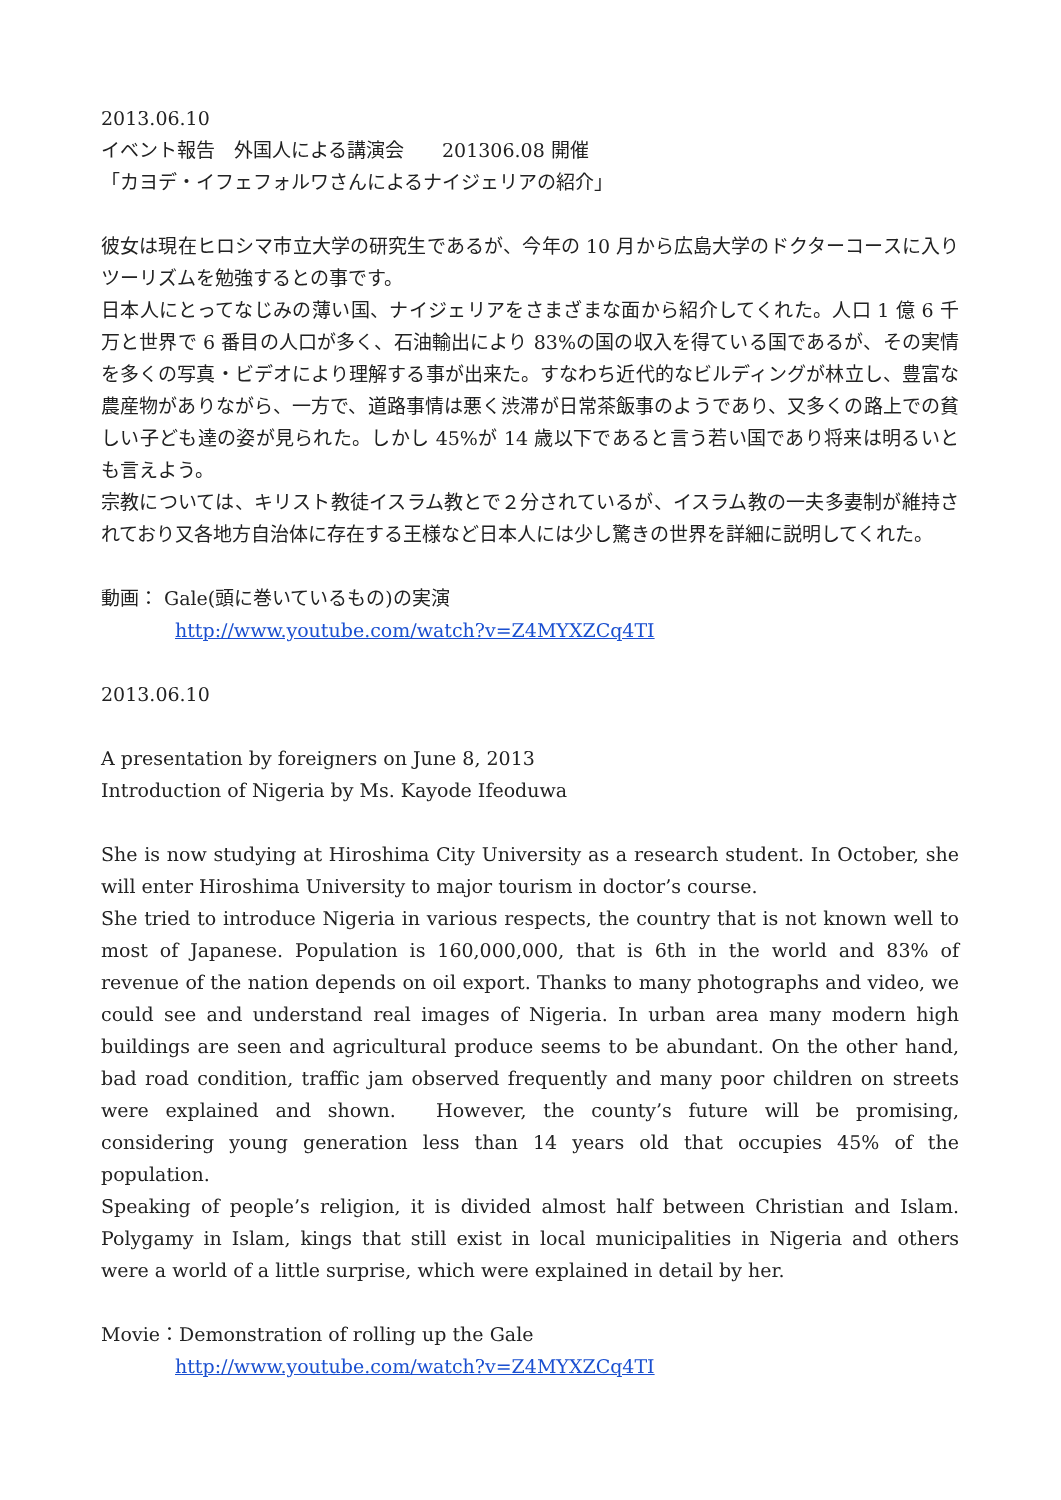2013.06.10
イベント報告　外国人による講演会　　201306.08 開催
「カヨデ・イフェフォルワさんによるナイジェリアの紹介」
彼女は現在ヒロシマ市立大学の研究生であるが、今年の 10 月から広島大学のドクターコースに入りツーリズムを勉強するとの事です。
日本人にとってなじみの薄い国、ナイジェリアをさまざまな面から紹介してくれた。人口 1 億 6 千万と世界で 6 番目の人口が多く、石油輸出により 83%の国の収入を得ている国であるが、その実情を多くの写真・ビデオにより理解する事が出来た。すなわち近代的なビルディングが林立し、豊富な農産物がありながら、一方で、道路事情は悪く渋滞が日常茶飯事のようであり、又多くの路上での貧しい子ども達の姿が見られた。しかし 45%が 14 歳以下であると言う若い国であり将来は明るいとも言えよう。
宗教については、キリスト教徒イスラム教とで２分されているが、イスラム教の一夫多妻制が維持されており又各地方自治体に存在する王様など日本人には少し驚きの世界を詳細に説明してくれた。
動画： Gale(頭に巻いているもの)の実演
http://www.youtube.com/watch?v=Z4MYXZCq4TI
2013.06.10
A presentation by foreigners on June 8, 2013
Introduction of Nigeria by Ms. Kayode Ifeoduwa
She is now studying at Hiroshima City University as a research student. In October, she will enter Hiroshima University to major tourism in doctor’s course.
She tried to introduce Nigeria in various respects, the country that is not known well to most of Japanese. Population is 160,000,000, that is 6th in the world and 83% of revenue of the nation depends on oil export. Thanks to many photographs and video, we could see and understand real images of Nigeria. In urban area many modern high buildings are seen and agricultural produce seems to be abundant. On the other hand, bad road condition, traffic jam observed frequently and many poor children on streets were explained and shown.　However, the county’s future will be promising, considering young generation less than 14 years old that occupies 45% of the population.
Speaking of people’s religion, it is divided almost half between Christian and Islam. Polygamy in Islam, kings that still exist in local municipalities in Nigeria and others were a world of a little surprise, which were explained in detail by her.
Movie：Demonstration of rolling up the Gale
http://www.youtube.com/watch?v=Z4MYXZCq4TI